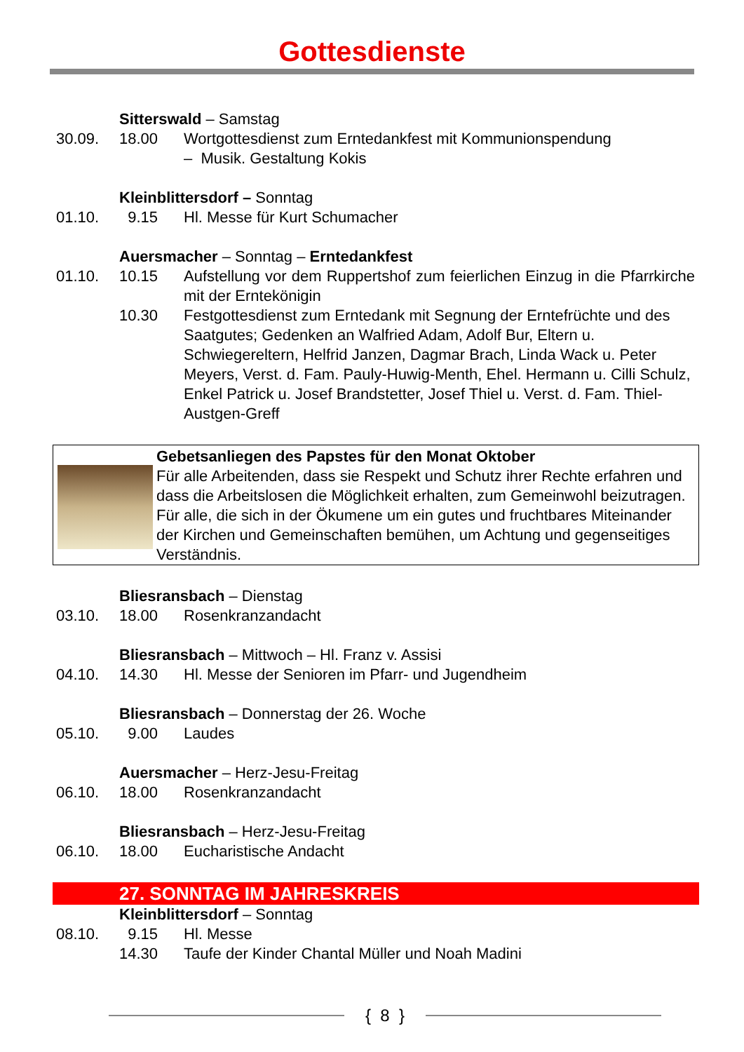Gottesdienste
Sitterswald – Samstag
30.09. 18.00 Wortgottesdienst zum Erntedankfest mit Kommunionspendung
– Musik. Gestaltung Kokis
Kleinblittersdorf – Sonntag
01.10. 9.15 Hl. Messe für Kurt Schumacher
Auersmacher – Sonntag – Erntedankfest
01.10. 10.15 Aufstellung vor dem Ruppertshof zum feierlichen Einzug in die Pfarrkirche mit der Erntekönigin
10.30 Festgottesdienst zum Erntedank mit Segnung der Erntefrüchte und des Saatgutes; Gedenken an Walfried Adam, Adolf Bur, Eltern u. Schwiegereltern, Helfrid Janzen, Dagmar Brach, Linda Wack u. Peter Meyers, Verst. d. Fam. Pauly-Huwig-Menth, Ehel. Hermann u. Cilli Schulz, Enkel Patrick u. Josef Brandstetter, Josef Thiel u. Verst. d. Fam. Thiel-Austgen-Greff
Gebetsanliegen des Papstes für den Monat Oktober
Für alle Arbeitenden, dass sie Respekt und Schutz ihrer Rechte erfahren und dass die Arbeitslosen die Möglichkeit erhalten, zum Gemeinwohl beizutragen.
Für alle, die sich in der Ökumene um ein gutes und fruchtbares Miteinander der Kirchen und Gemeinschaften bemühen, um Achtung und gegenseitiges Verständnis.
Bliesransbach – Dienstag
03.10. 18.00 Rosenkranzandacht
Bliesransbach – Mittwoch – Hl. Franz v. Assisi
04.10. 14.30 Hl. Messe der Senioren im Pfarr- und Jugendheim
Bliesransbach – Donnerstag der 26. Woche
05.10. 9.00 Laudes
Auersmacher – Herz-Jesu-Freitag
06.10. 18.00 Rosenkranzandacht
Bliesransbach – Herz-Jesu-Freitag
06.10. 18.00 Eucharistische Andacht
27. SONNTAG IM JAHRESKREIS
Kleinblittersdorf – Sonntag
08.10. 9.15 Hl. Messe
14.30 Taufe der Kinder Chantal Müller und Noah Madini
{ 8 }